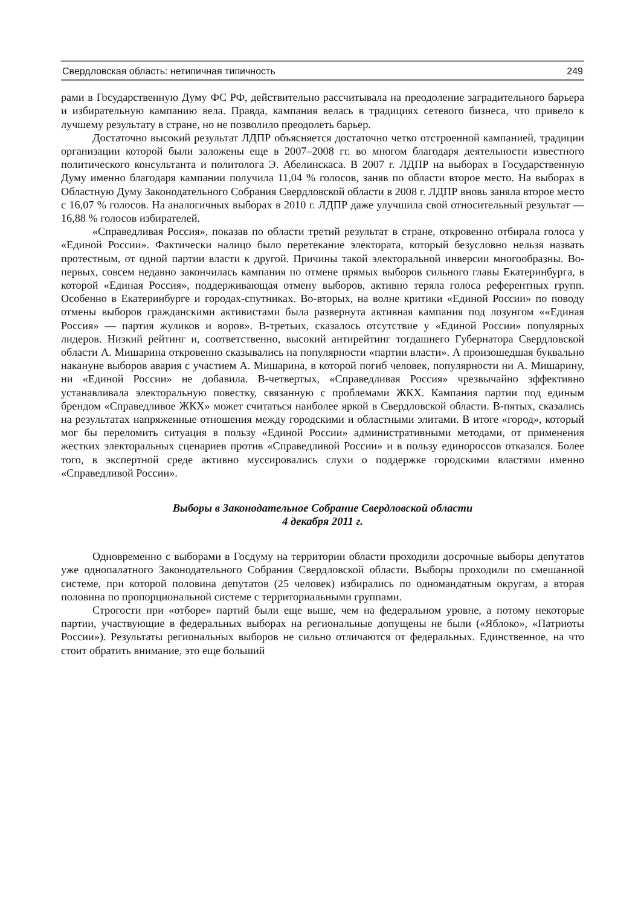Свердловская область: нетипичная типичность 249
рами в Государственную Думу ФС РФ, действительно рассчитывала на преодоление заградительного барьера и избирательную кампанию вела. Правда, кампания велась в традициях сетевого бизнеса, что привело к лучшему результату в стране, но не позволило преодолеть барьер.
Достаточно высокий результат ЛДПР объясняется достаточно четко отстроенной кампанией, традиции организации которой были заложены еще в 2007–2008 гг. во многом благодаря деятельности известного политического консультанта и политолога Э. Абелинскаса. В 2007 г. ЛДПР на выборах в Государственную Думу именно благодаря кампании получила 11,04 % голосов, заняв по области второе место. На выборах в Областную Думу Законодательного Собрания Свердловской области в 2008 г. ЛДПР вновь заняла второе место с 16,07 % голосов. На аналогичных выборах в 2010 г. ЛДПР даже улучшила свой относительный результат — 16,88 % голосов избирателей.
«Справедливая Россия», показав по области третий результат в стране, откровенно отбирала голоса у «Единой России». Фактически налицо было перетекание электората, который безусловно нельзя назвать протестным, от одной партии власти к другой. Причины такой электоральной инверсии многообразны. Во-первых, совсем недавно закончилась кампания по отмене прямых выборов сильного главы Екатеринбурга, в которой «Единая Россия», поддерживающая отмену выборов, активно теряла голоса референтных групп. Особенно в Екатеринбурге и городах-спутниках. Во-вторых, на волне критики «Единой России» по поводу отмены выборов гражданскими активистами была развернута активная кампания под лозунгом ««Единая Россия» — партия жуликов и воров». В-третьих, сказалось отсутствие у «Единой России» популярных лидеров. Низкий рейтинг и, соответственно, высокий антирейтинг тогдашнего Губернатора Свердловской области А. Мишарина откровенно сказывались на популярности «партии власти». А произошедшая буквально накануне выборов авария с участием А. Мишарина, в которой погиб человек, популярности ни А. Мишарину, ни «Единой России» не добавила. В-четвертых, «Справедливая Россия» чрезвычайно эффективно устанавливала электоральную повестку, связанную с проблемами ЖКХ. Кампания партии под единым брендом «Справедливое ЖКХ» может считаться наиболее яркой в Свердловской области. В-пятых, сказались на результатах напряженные отношения между городскими и областными элитами. В итоге «город», который мог бы переломить ситуация в пользу «Единой России» административными методами, от применения жестких электоральных сценариев против «Справедливой России» и в пользу единороссов отказался. Более того, в экспертной среде активно муссировались слухи о поддержке городскими властями именно «Справедливой России».
Выборы в Законодательное Собрание Свердловской области
4 декабря 2011 г.
Одновременно с выборами в Госдуму на территории области проходили досрочные выборы депутатов уже однопалатного Законодательного Собрания Свердловской области. Выборы проходили по смешанной системе, при которой половина депутатов (25 человек) избирались по одномандатным округам, а вторая половина по пропорциональной системе с территориальными группами.
Строгости при «отборе» партий были еще выше, чем на федеральном уровне, а потому некоторые партии, участвующие в федеральных выборах на региональные допущены не были («Яблоко», «Патриоты России»). Результаты региональных выборов не сильно отличаются от федеральных. Единственное, на что стоит обратить внимание, это еще больший